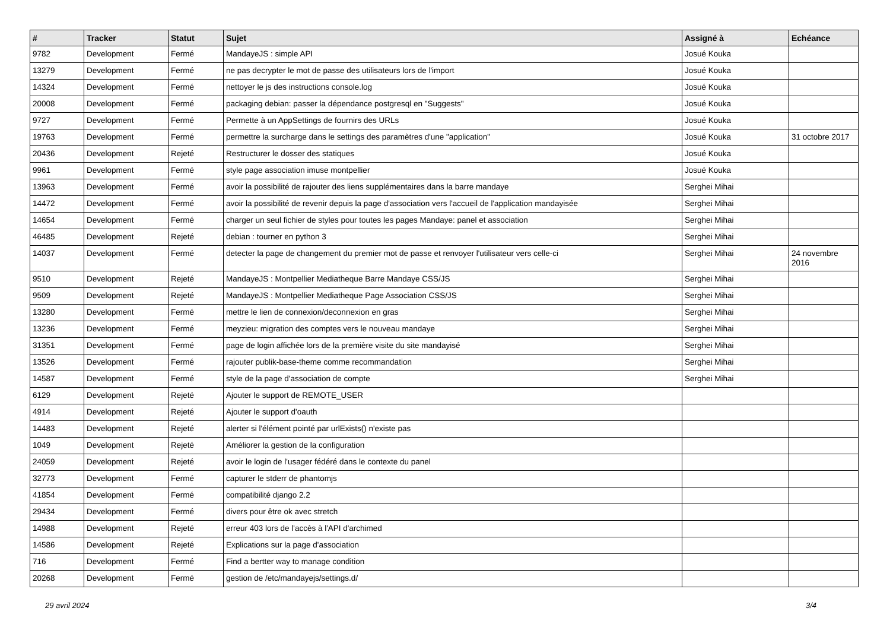| # | Tracker | Statut | Sujet | Assigné à | Echéance |
| --- | --- | --- | --- | --- | --- |
| 9782 | Development | Fermé | MandayeJS : simple API | Josué Kouka | |
| 13279 | Development | Fermé | ne pas decrypter le mot de passe des utilisateurs lors de l'import | Josué Kouka | |
| 14324 | Development | Fermé | nettoyer le js des instructions console.log | Josué Kouka | |
| 20008 | Development | Fermé | packaging debian: passer la dépendance postgresql en "Suggests" | Josué Kouka | |
| 9727 | Development | Fermé | Permette à un AppSettings de fournirs des URLs | Josué Kouka | |
| 19763 | Development | Fermé | permettre la surcharge dans le settings des paramètres d'une "application" | Josué Kouka | 31 octobre 2017 |
| 20436 | Development | Rejeté | Restructurer le dosser des statiques | Josué Kouka | |
| 9961 | Development | Fermé | style page association imuse montpellier | Josué Kouka | |
| 13963 | Development | Fermé | avoir la possibilité de rajouter des liens supplémentaires dans la barre mandaye | Serghei Mihai | |
| 14472 | Development | Fermé | avoir la possibilité de revenir depuis la page d'association vers l'accueil de l'application mandayisée | Serghei Mihai | |
| 14654 | Development | Fermé | charger un seul fichier de styles pour toutes les pages Mandaye: panel et association | Serghei Mihai | |
| 46485 | Development | Rejeté | debian : tourner en python 3 | Serghei Mihai | |
| 14037 | Development | Fermé | detecter la page de changement du premier mot de passe et renvoyer l'utilisateur vers celle-ci | Serghei Mihai | 24 novembre 2016 |
| 9510 | Development | Rejeté | MandayeJS : Montpellier Mediatheque Barre Mandaye CSS/JS | Serghei Mihai | |
| 9509 | Development | Rejeté | MandayeJS : Montpellier Mediatheque Page Association CSS/JS | Serghei Mihai | |
| 13280 | Development | Fermé | mettre le lien de connexion/deconnexion en gras | Serghei Mihai | |
| 13236 | Development | Fermé | meyzieu: migration des comptes vers le nouveau mandaye | Serghei Mihai | |
| 31351 | Development | Fermé | page de login affichée lors de la première visite du site mandayisé | Serghei Mihai | |
| 13526 | Development | Fermé | rajouter publik-base-theme comme recommandation | Serghei Mihai | |
| 14587 | Development | Fermé | style de la page d'association de compte | Serghei Mihai | |
| 6129 | Development | Rejeté | Ajouter le support de REMOTE_USER | | |
| 4914 | Development | Rejeté | Ajouter le support d'oauth | | |
| 14483 | Development | Rejeté | alerter si l'élément pointé par urlExists() n'existe pas | | |
| 1049 | Development | Rejeté | Améliorer la gestion de la configuration | | |
| 24059 | Development | Rejeté | avoir le login de l'usager fédéré dans le contexte du panel | | |
| 32773 | Development | Fermé | capturer le stderr de phantomjs | | |
| 41854 | Development | Fermé | compatibilité django 2.2 | | |
| 29434 | Development | Fermé | divers pour être ok avec stretch | | |
| 14988 | Development | Rejeté | erreur 403 lors de l'accès à l'API d'archimed | | |
| 14586 | Development | Rejeté | Explications sur la page d'association | | |
| 716 | Development | Fermé | Find a bertter way to manage condition | | |
| 20268 | Development | Fermé | gestion de /etc/mandayejs/settings.d/ | | |
29 avril 2024 3/4